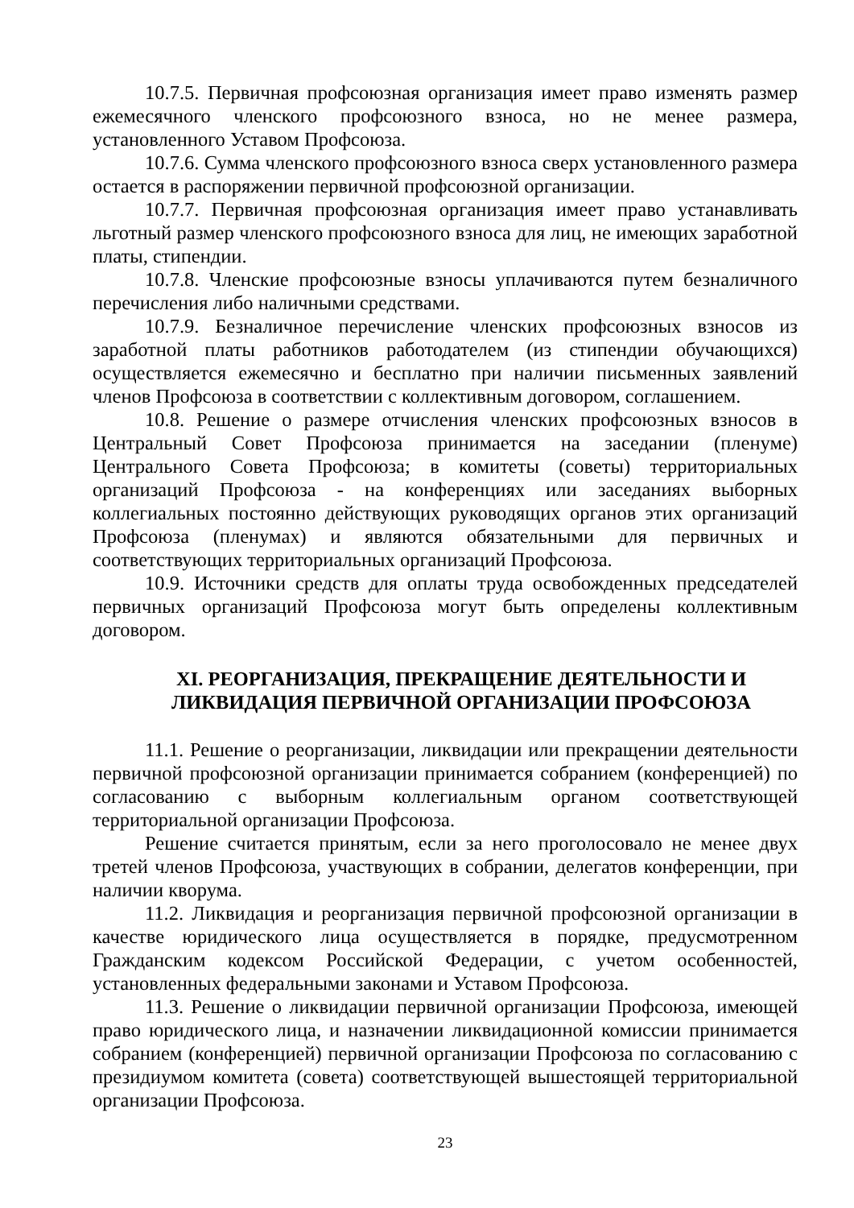10.7.5. Первичная профсоюзная организация имеет право изменять размер ежемесячного членского профсоюзного взноса, но не менее размера, установленного Уставом Профсоюза.
10.7.6. Сумма членского профсоюзного взноса сверх установленного размера остается в распоряжении первичной профсоюзной организации.
10.7.7. Первичная профсоюзная организация имеет право устанавливать льготный размер членского профсоюзного взноса для лиц, не имеющих заработной платы, стипендии.
10.7.8. Членские профсоюзные взносы уплачиваются путем безналичного перечисления либо наличными средствами.
10.7.9. Безналичное перечисление членских профсоюзных взносов из заработной платы работников работодателем (из стипендии обучающихся) осуществляется ежемесячно и бесплатно при наличии письменных заявлений членов Профсоюза в соответствии с коллективным договором, соглашением.
10.8. Решение о размере отчисления членских профсоюзных взносов в Центральный Совет Профсоюза принимается на заседании (пленуме) Центрального Совета Профсоюза; в комитеты (советы) территориальных организаций Профсоюза - на конференциях или заседаниях выборных коллегиальных постоянно действующих руководящих органов этих организаций Профсоюза (пленумах) и являются обязательными для первичных и соответствующих территориальных организаций Профсоюза.
10.9. Источники средств для оплаты труда освобожденных председателей первичных организаций Профсоюза могут быть определены коллективным договором.
XI. РЕОРГАНИЗАЦИЯ, ПРЕКРАЩЕНИЕ ДЕЯТЕЛЬНОСТИ И
ЛИКВИДАЦИЯ ПЕРВИЧНОЙ ОРГАНИЗАЦИИ ПРОФСОЮЗА
11.1. Решение о реорганизации, ликвидации или прекращении деятельности первичной профсоюзной организации принимается собранием (конференцией) по согласованию с выборным коллегиальным органом соответствующей территориальной организации Профсоюза.
Решение считается принятым, если за него проголосовало не менее двух третей членов Профсоюза, участвующих в собрании, делегатов конференции, при наличии кворума.
11.2. Ликвидация и реорганизация первичной профсоюзной организации в качестве юридического лица осуществляется в порядке, предусмотренном Гражданским кодексом Российской Федерации, с учетом особенностей, установленных федеральными законами и Уставом Профсоюза.
11.3. Решение о ликвидации первичной организации Профсоюза, имеющей право юридического лица, и назначении ликвидационной комиссии принимается собранием (конференцией) первичной организации Профсоюза по согласованию с президиумом комитета (совета) соответствующей вышестоящей территориальной организации Профсоюза.
23